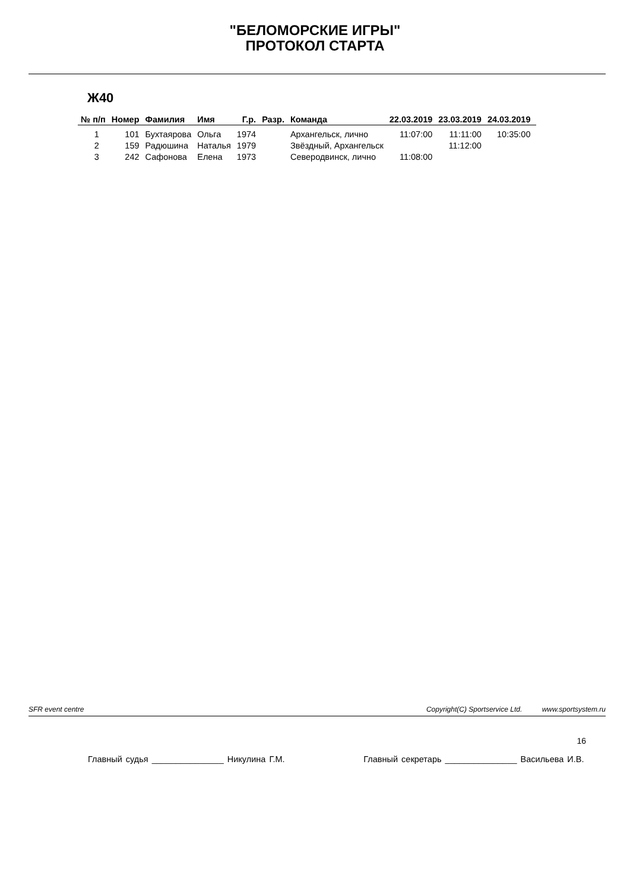"БЕЛОМОРСКИЕ ИГРЫ"
ПРОТОКОЛ СТАРТА
Ж40
| № п/п | Номер | Фамилия | Имя | Г.р. | Разр. | Команда | 22.03.2019 | 23.03.2019 | 24.03.2019 |
| --- | --- | --- | --- | --- | --- | --- | --- | --- | --- |
| 1 | 101 | Бухтаярова | Ольга | 1974 | | Архангельск, лично | 11:07:00 | 11:11:00 | 10:35:00 |
| 2 | 159 | Радюшина | Наталья | 1979 | | Звёздный, Архангельск | | 11:12:00 | |
| 3 | 242 | Сафонова | Елена | 1973 | | Северодвинск, лично | 11:08:00 | | |
SFR event centre Copyright(C) Sportservice Ltd. www.sportsystem.ru
16
Главный судья _______________ Никулина Г.М. Главный секретарь _______________ Васильева И.В.